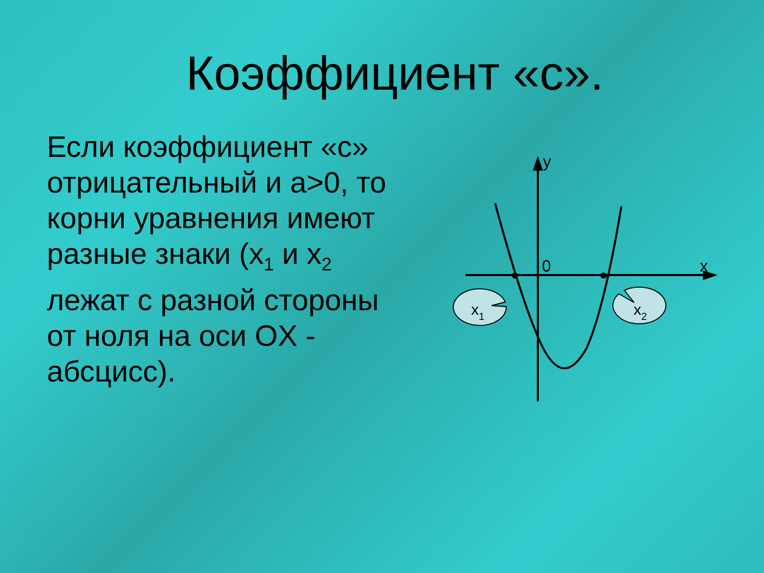Коэффициент «с».
Если коэффициент «с» отрицательный и a>0, то корни уравнения имеют разные знаки (x<sub>1</sub> и x<sub>2</sub> лежат с разной стороны от ноля на оси OX - абсцисс).
0
y
x
x1
x2